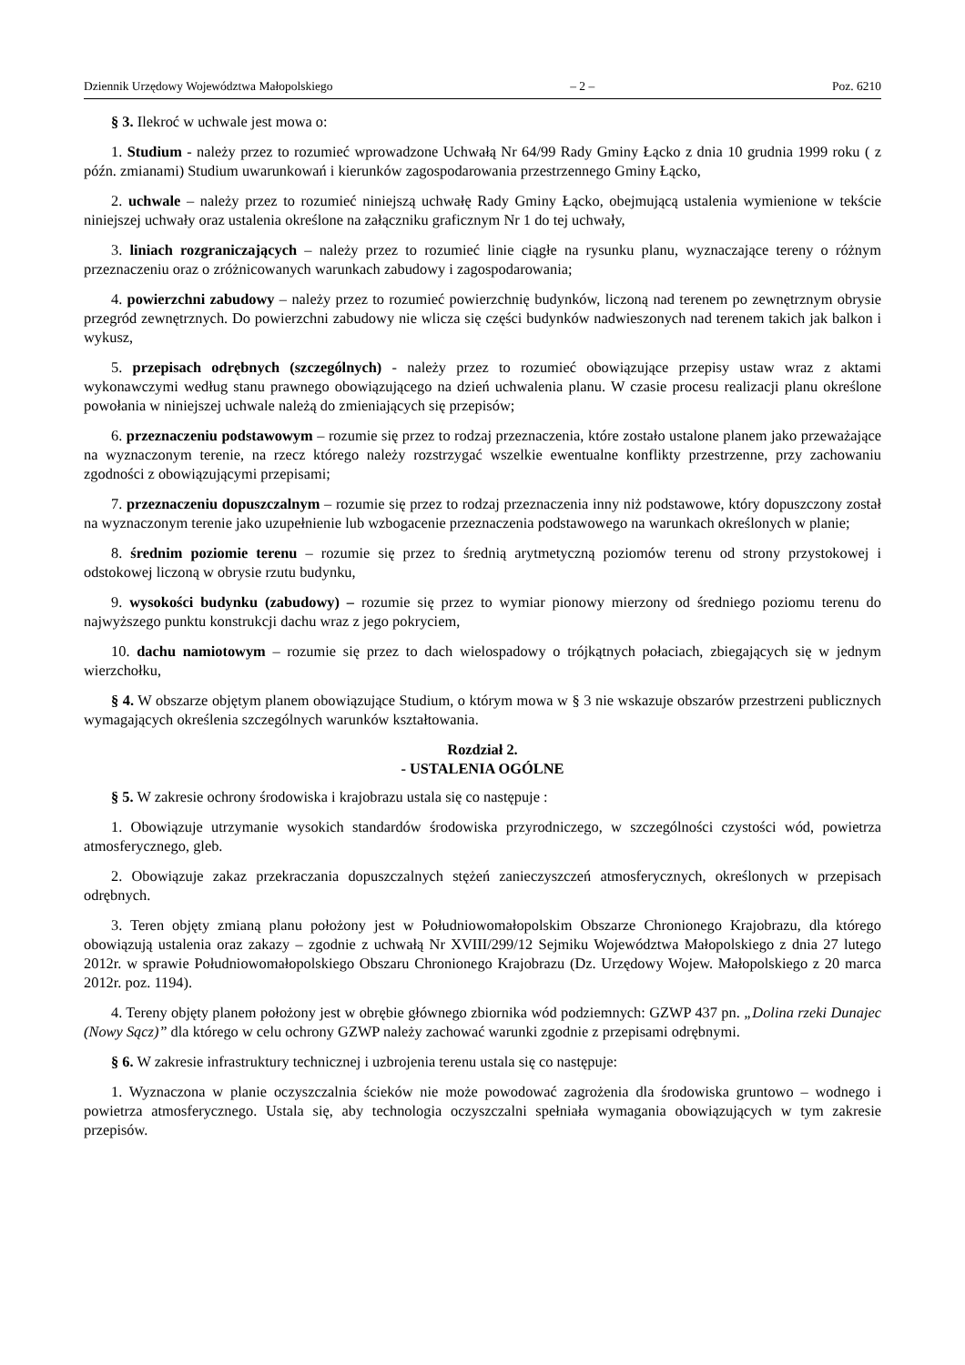Dziennik Urzędowy Województwa Małopolskiego – 2 – Poz. 6210
§ 3. Ilekroć w uchwale jest mowa o:
1. Studium - należy przez to rozumieć wprowadzone Uchwałą Nr 64/99 Rady Gminy Łącko z dnia 10 grudnia 1999 roku ( z późn. zmianami) Studium uwarunkowań i kierunków zagospodarowania przestrzennego Gminy Łącko,
2. uchwale – należy przez to rozumieć niniejszą uchwałę Rady Gminy Łącko, obejmującą ustalenia wymienione w tekście niniejszej uchwały oraz ustalenia określone na załączniku graficznym Nr 1 do tej uchwały,
3. liniach rozgraniczających – należy przez to rozumieć linie ciągłe na rysunku planu, wyznaczające tereny o różnym przeznaczeniu oraz o zróżnicowanych warunkach zabudowy i zagospodarowania;
4. powierzchni zabudowy – należy przez to rozumieć powierzchnię budynków, liczoną nad terenem po zewnętrznym obrysie przegród zewnętrznych. Do powierzchni zabudowy nie wlicza się części budynków nadwieszonych nad terenem takich jak balkon i wykusz,
5. przepisach odrębnych (szczególnych) - należy przez to rozumieć obowiązujące przepisy ustaw wraz z aktami wykonawczymi według stanu prawnego obowiązującego na dzień uchwalenia planu. W czasie procesu realizacji planu określone powołania w niniejszej uchwale należą do zmieniających się przepisów;
6. przeznaczeniu podstawowym – rozumie się przez to rodzaj przeznaczenia, które zostało ustalone planem jako przeważające na wyznaczonym terenie, na rzecz którego należy rozstrzygać wszelkie ewentualne konflikty przestrzenne, przy zachowaniu zgodności z obowiązującymi przepisami;
7. przeznaczeniu dopuszczalnym – rozumie się przez to rodzaj przeznaczenia inny niż podstawowe, który dopuszczony został na wyznaczonym terenie jako uzupełnienie lub wzbogacenie przeznaczenia podstawowego na warunkach określonych w planie;
8. średnim poziomie terenu – rozumie się przez to średnią arytmetyczną poziomów terenu od strony przystokowej i odstokowej liczoną w obrysie rzutu budynku,
9. wysokości budynku (zabudowy) – rozumie się przez to wymiar pionowy mierzony od średniego poziomu terenu do najwyższego punktu konstrukcji dachu wraz z jego pokryciem,
10. dachu namiotowym – rozumie się przez to dach wielospadowy o trójkątnych połaciach, zbiegających się w jednym wierzchołku,
§ 4. W obszarze objętym planem obowiązujące Studium, o którym mowa w § 3 nie wskazuje obszarów przestrzeni publicznych wymagających określenia szczególnych warunków kształtowania.
Rozdział 2.
- USTALENIA OGÓLNE
§ 5. W zakresie ochrony środowiska i krajobrazu ustala się co następuje :
1. Obowiązuje utrzymanie wysokich standardów środowiska przyrodniczego, w szczególności czystości wód, powietrza atmosferycznego, gleb.
2. Obowiązuje zakaz przekraczania dopuszczalnych stężeń zanieczyszczeń atmosferycznych, określonych w przepisach odrębnych.
3. Teren objęty zmianą planu położony jest w Południowomałopolskim Obszarze Chronionego Krajobrazu, dla którego obowiązują ustalenia oraz zakazy – zgodnie z uchwałą Nr XVIII/299/12 Sejmiku Województwa Małopolskiego z dnia 27 lutego 2012r. w sprawie Południowomałopolskiego Obszaru Chronionego Krajobrazu (Dz. Urzędowy Wojew. Małopolskiego z 20 marca 2012r. poz. 1194).
4. Tereny objęty planem położony jest w obrębie głównego zbiornika wód podziemnych: GZWP 437 pn. „Dolina rzeki Dunajec (Nowy Sącz)” dla którego w celu ochrony GZWP należy zachować warunki zgodnie z przepisami odrębnymi.
§ 6. W zakresie infrastruktury technicznej i uzbrojenia terenu ustala się co następuje:
1. Wyznaczona w planie oczyszczalnia ścieków nie może powodować zagrożenia dla środowiska gruntowo – wodnego i powietrza atmosferycznego. Ustala się, aby technologia oczyszczalni spełniała wymagania obowiązujących w tym zakresie przepisów.